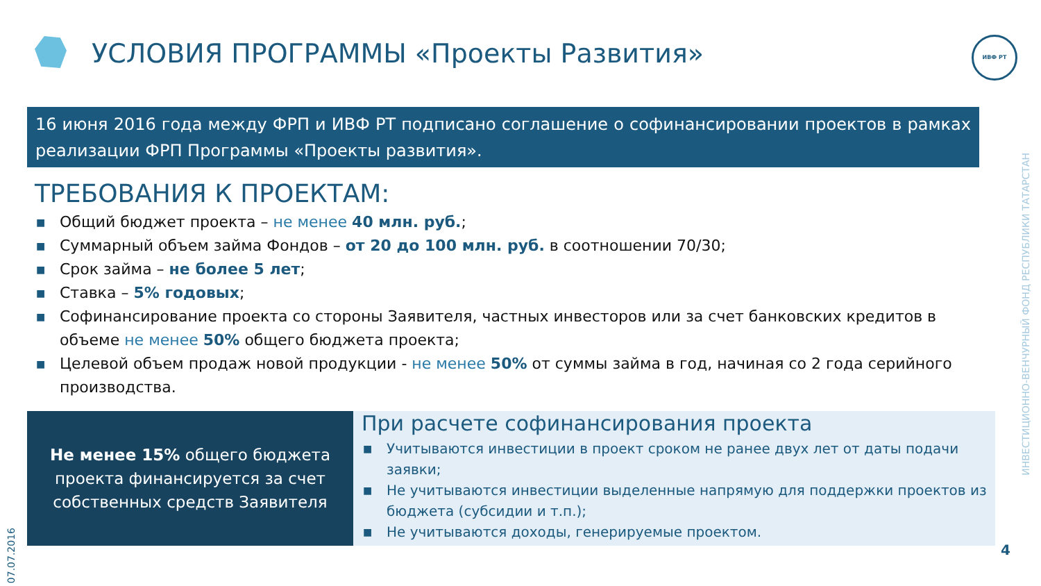УСЛОВИЯ ПРОГРАММЫ «Проекты Развития»
ИВФ РТ
16 июня 2016 года между ФРП и ИВФ РТ подписано соглашение о софинансировании проектов в рамках реализации ФРП Программы «Проекты развития».
ТРЕБОВАНИЯ К ПРОЕКТАМ:
■ Общий бюджет проекта – не менее 40 млн. руб.;
■ Суммарный объем займа Фондов – от 20 до 100 млн. руб. в соотношении 70/30;
■ Срок займа – не более 5 лет;
■ Ставка – 5% годовых;
■ Софинансирование проекта со стороны Заявителя, частных инвесторов или за счет банковских кредитов в объеме не менее 50% общего бюджета проекта;
■ Целевой объем продаж новой продукции - не менее 50% от суммы займа в год, начиная со 2 года серийного производства.
Не менее 15% общего бюджета
проекта финансируется за счет
собственных средств Заявителя
При расчете софинансирования проекта
■ Учитываются инвестиции в проект сроком не ранее двух лет от даты подачи заявки;
■ Не учитываются инвестиции выделенные напрямую для поддержки проектов из бюджета (субсидии и т.п.);
■ Не учитываются доходы, генерируемые проектом.
07.07.2016
ИНВЕСТИЦИОННО-ВЕНЧУРНЫЙ ФОНД РЕСПУБЛИКИ ТАТАРСТАН
4